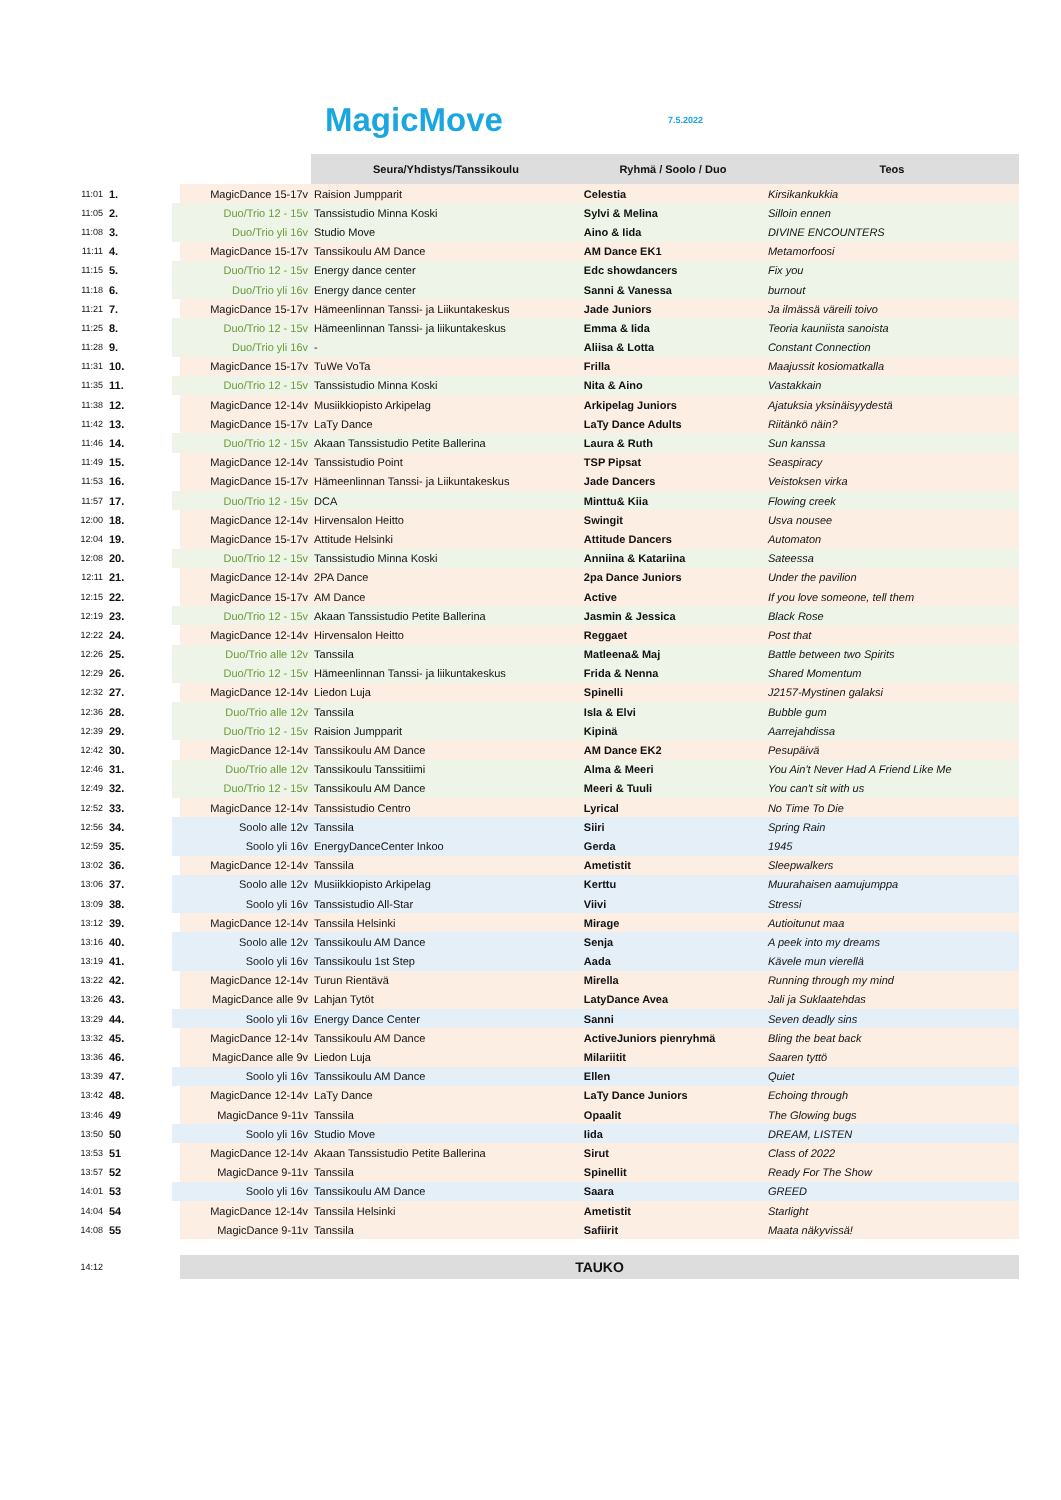MagicMove
7.5.2022
| | | | | Seura/Yhdistys/Tanssikoulu | Ryhmä / Soolo / Duo | Teos |
| 11:01 | 1. | | MagicDance 15-17v | Raision Jumpparit | Celestia | Kirsikankukkia |
| 11:05 | 2. | | Duo/Trio 12 - 15v | Tanssistudio Minna Koski | Sylvi & Melina | Silloin ennen |
| 11:08 | 3. | | Duo/Trio yli 16v | Studio Move | Aino & Iida | DIVINE ENCOUNTERS |
| 11:11 | 4. | | MagicDance 15-17v | Tanssikoulu AM Dance | AM Dance EK1 | Metamorfoosi |
| 11:15 | 5. | | Duo/Trio 12 - 15v | Energy dance center | Edc showdancers | Fix you |
| 11:18 | 6. | | Duo/Trio yli 16v | Energy dance center | Sanni & Vanessa | burnout |
| 11:21 | 7. | | MagicDance 15-17v | Hämeenlinnan Tanssi- ja Liikuntakeskus | Jade Juniors | Ja ilmässä väreili toivo |
| 11:25 | 8. | | Duo/Trio 12 - 15v | Hämeenlinnan Tanssi- ja liikuntakeskus | Emma & Iida | Teoria kauniista sanoista |
| 11:28 | 9. | | Duo/Trio yli 16v | - | Aliisa & Lotta | Constant Connection |
| 11:31 | 10. | | MagicDance 15-17v | TuWe VoTa | Frilla | Maajussit kosiomatkalla |
| 11:35 | 11. | | Duo/Trio 12 - 15v | Tanssistudio Minna Koski | Nita & Aino | Vastakkain |
| 11:38 | 12. | | MagicDance 12-14v | Musiikkiopisto Arkipelag | Arkipelag Juniors | Ajatuksia yksinäisyydestä |
| 11:42 | 13. | | MagicDance 15-17v | LaTy Dance | LaTy Dance Adults | Riitänkö näin? |
| 11:46 | 14. | | Duo/Trio 12 - 15v | Akaan Tanssistudio Petite Ballerina | Laura & Ruth | Sun kanssa |
| 11:49 | 15. | | MagicDance 12-14v | Tanssistudio Point | TSP Pipsat | Seaspiracy |
| 11:53 | 16. | | MagicDance 15-17v | Hämeenlinnan Tanssi- ja Liikuntakeskus | Jade Dancers | Veistoksen virka |
| 11:57 | 17. | | Duo/Trio 12 - 15v | DCA | Minttu& Kiia | Flowing creek |
| 12:00 | 18. | | MagicDance 12-14v | Hirvensalon Heitto | Swingit | Usva nousee |
| 12:04 | 19. | | MagicDance 15-17v | Attitude Helsinki | Attitude Dancers | Automaton |
| 12:08 | 20. | | Duo/Trio 12 - 15v | Tanssistudio Minna Koski | Anniina & Katariina | Sateessa |
| 12:11 | 21. | | MagicDance 12-14v | 2PA Dance | 2pa Dance Juniors | Under the pavilion |
| 12:15 | 22. | | MagicDance 15-17v | AM Dance | Active | If you love someone, tell them |
| 12:19 | 23. | | Duo/Trio 12 - 15v | Akaan Tanssistudio Petite Ballerina | Jasmin & Jessica | Black Rose |
| 12:22 | 24. | | MagicDance 12-14v | Hirvensalon Heitto | Reggaet | Post that |
| 12:26 | 25. | | Duo/Trio alle 12v | Tanssila | Matleena& Maj | Battle between two Spirits |
| 12:29 | 26. | | Duo/Trio 12 - 15v | Hämeenlinnan Tanssi- ja liikuntakeskus | Frida & Nenna | Shared Momentum |
| 12:32 | 27. | | MagicDance 12-14v | Liedon Luja | Spinelli | J2157-Mystinen galaksi |
| 12:36 | 28. | | Duo/Trio alle 12v | Tanssila | Isla & Elvi | Bubble gum |
| 12:39 | 29. | | Duo/Trio 12 - 15v | Raision Jumpparit | Kipinä | Aarrejahdissa |
| 12:42 | 30. | | MagicDance 12-14v | Tanssikoulu AM Dance | AM Dance EK2 | Pesupäivä |
| 12:46 | 31. | | Duo/Trio alle 12v | Tanssikoulu Tanssitiimi | Alma & Meeri | You Ain't Never Had A Friend Like Me |
| 12:49 | 32. | | Duo/Trio 12 - 15v | Tanssikoulu AM Dance | Meeri & Tuuli | You can't sit with us |
| 12:52 | 33. | | MagicDance 12-14v | Tanssistudio Centro | Lyrical | No Time To Die |
| 12:56 | 34. | | Soolo alle 12v | Tanssila | Siiri | Spring Rain |
| 12:59 | 35. | | Soolo yli 16v | EnergyDanceCenter Inkoo | Gerda | 1945 |
| 13:02 | 36. | | MagicDance 12-14v | Tanssila | Ametistit | Sleepwalkers |
| 13:06 | 37. | | Soolo alle 12v | Musiikkiopisto Arkipelag | Kerttu | Muurahaisen aamujumppa |
| 13:09 | 38. | | Soolo yli 16v | Tanssistudio All-Star | Viivi | Stressi |
| 13:12 | 39. | | MagicDance 12-14v | Tanssila Helsinki | Mirage | Autioitunut maa |
| 13:16 | 40. | | Soolo alle 12v | Tanssikoulu AM Dance | Senja | A peek into my dreams |
| 13:19 | 41. | | Soolo yli 16v | Tanssikoulu 1st Step | Aada | Kävele mun vierellä |
| 13:22 | 42. | | MagicDance 12-14v | Turun Rientävä | Mirella | Running through my mind |
| 13:26 | 43. | | MagicDance alle 9v | Lahjan Tytöt | LatyDance Avea | Jali ja Suklaatehdas |
| 13:29 | 44. | | Soolo yli 16v | Energy Dance Center | Sanni | Seven deadly sins |
| 13:32 | 45. | | MagicDance 12-14v | Tanssikoulu AM Dance | ActiveJuniors pienryhmä | Bling the beat back |
| 13:36 | 46. | | MagicDance alle 9v | Liedon Luja | Milariitit | Saaren tyttö |
| 13:39 | 47. | | Soolo yli 16v | Tanssikoulu AM Dance | Ellen | Quiet |
| 13:42 | 48. | | MagicDance 12-14v | LaTy Dance | LaTy Dance Juniors | Echoing through |
| 13:46 | 49 | | MagicDance 9-11v | Tanssila | Opaalit | The Glowing bugs |
| 13:50 | 50 | | Soolo yli 16v | Studio Move | Iida | DREAM, LISTEN |
| 13:53 | 51 | | MagicDance 12-14v | Akaan Tanssistudio Petite Ballerina | Sirut | Class of 2022 |
| 13:57 | 52 | | MagicDance 9-11v | Tanssila | Spinellit | Ready For The Show |
| 14:01 | 53 | | Soolo yli 16v | Tanssikoulu AM Dance | Saara | GREED |
| 14:04 | 54 | | MagicDance 12-14v | Tanssila Helsinki | Ametistit | Starlight |
| 14:08 | 55 | | MagicDance 9-11v | Tanssila | Safiirit | Maata näkyvissä! |
| 14:12 | | | TAUKO | | | |